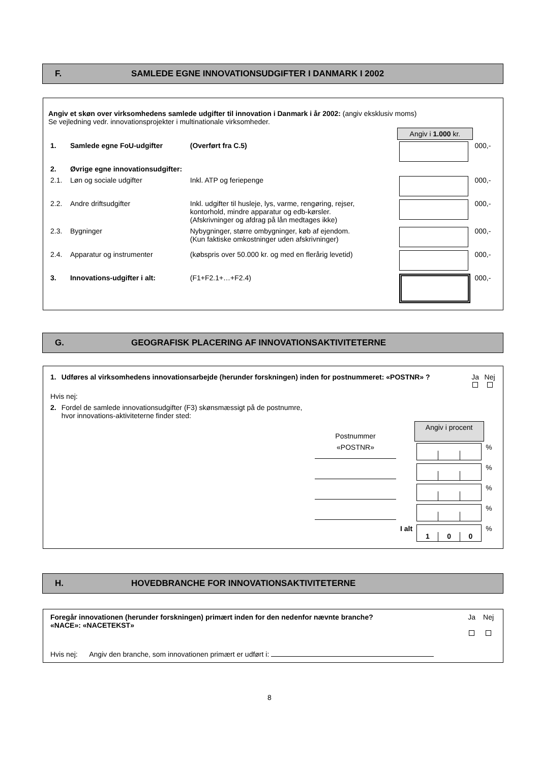F. SAMLEDE EGNE INNOVATIONSUDGIFTER I DANMARK I 2002
Angiv et skøn over virksomhedens samlede udgifter til innovation i Danmark i år 2002: (angiv eksklusiv moms)
Se vejledning vedr. innovationsprojekter i multinationale virksomheder.
| | | | Angiv i 1.000 kr. | |
| 1. | Samlede egne FoU-udgifter | (Overført fra C.5) | | 000,- |
| 2. | Øvrige egne innovationsudgifter: | | | |
| 2.1. | Løn og sociale udgifter | Inkl. ATP og feriepenge | | 000,- |
| 2.2. | Andre driftsudgifter | Inkl. udgifter til husleje, lys, varme, rengøring, rejser, kontorhold, mindre apparatur og edb-kørsler. (Afskrivninger og afdrag på lån medtages ikke) | | 000,- |
| 2.3. | Bygninger | Nybygninger, større ombygninger, køb af ejendom. (Kun faktiske omkostninger uden afskrivninger) | | 000,- |
| 2.4. | Apparatur og instrumenter | (købspris over 50.000 kr. og med en flerårig levetid) | | 000,- |
| 3. | Innovations-udgifter i alt: | (F1+F2.1+…+F2.4) | | 000,- |
G. GEOGRAFISK PLACERING AF INNOVATIONSAKTIVITETERNE
| 1. | Udføres al virksomhedens innovationsarbejde (herunder forskningen) inden for postnummeret: «POSTNR» ? | Ja | Nej |
| Hvis nej: | | | |
| 2. | Fordel de samlede innovationsudgifter (F3) skønsmæssigt på de postnumre, hvor innovations-aktiviteterne finder sted: | | |
| Postnummer | | Angiv i procent | |
| «POSTNR» | | | % |
| | | | % |
| | | | % |
| | | | % |
| | I alt | 1 0 0 | % |
H. HOVEDBRANCHE FOR INNOVATIONSAKTIVITETERNE
| Foregår innovationen (herunder forskningen) primært inden for den nedenfor nævnte branche? «NACE»: «NACETEKST» | Ja | Nej |
Hvis nej: Angiv den branche, som innovationen primært er udført i:
8